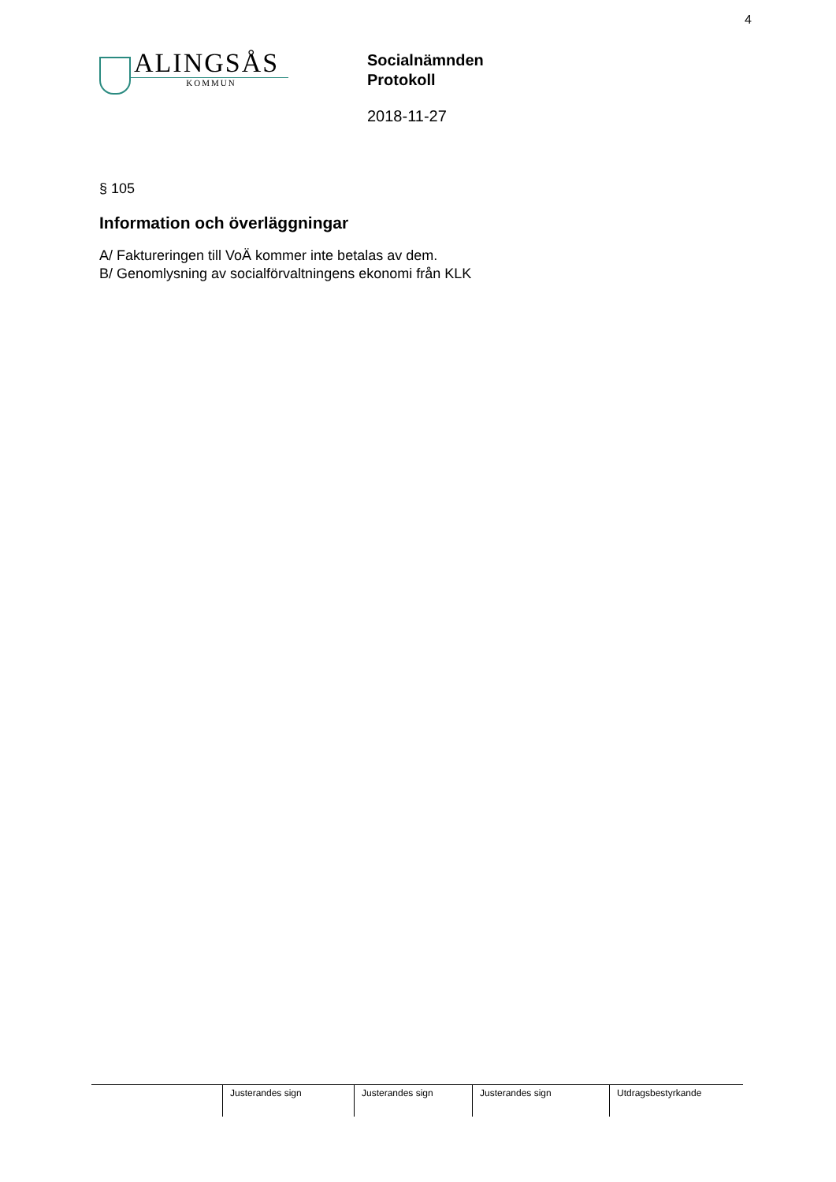4
ALINGSÅS
KOMMUN
Socialnämnden
Protokoll
2018-11-27
§ 105
Information och överläggningar
A/ Faktureringen till VoÄ kommer inte betalas av dem.
B/ Genomlysning av socialförvaltningens ekonomi från KLK
| | Justerandes sign | Justerandes sign | Justerandes sign | Utdragsbestyrkande |